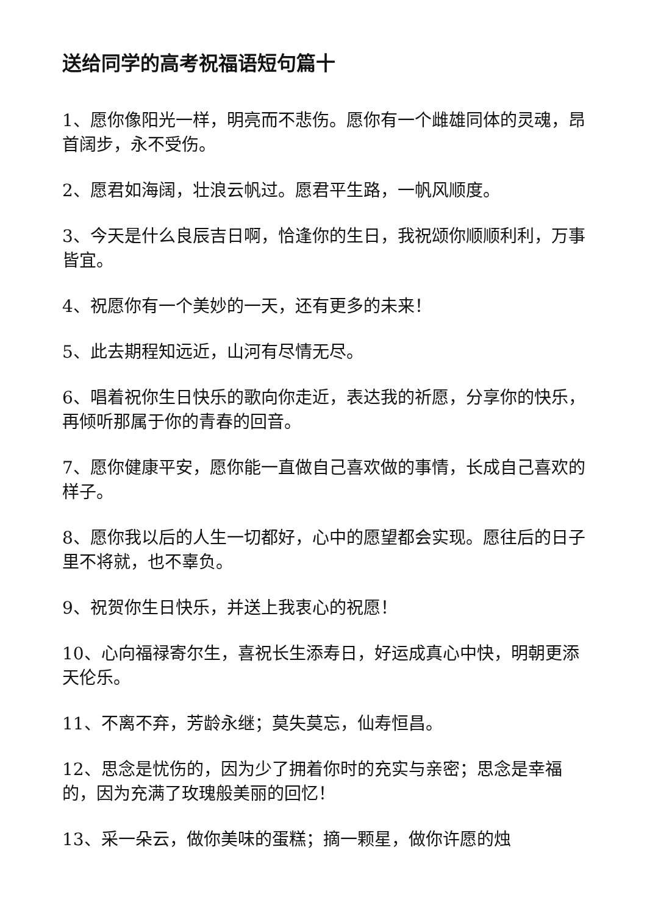送给同学的高考祝福语短句篇十
1、愿你像阳光一样，明亮而不悲伤。愿你有一个雌雄同体的灵魂，昂首阔步，永不受伤。
2、愿君如海阔，壮浪云帆过。愿君平生路，一帆风顺度。
3、今天是什么良辰吉日啊，恰逢你的生日，我祝颂你顺顺利利，万事皆宜。
4、祝愿你有一个美妙的一天，还有更多的未来！
5、此去期程知远近，山河有尽情无尽。
6、唱着祝你生日快乐的歌向你走近，表达我的祈愿，分享你的快乐，再倾听那属于你的青春的回音。
7、愿你健康平安，愿你能一直做自己喜欢做的事情，长成自己喜欢的样子。
8、愿你我以后的人生一切都好，心中的愿望都会实现。愿往后的日子里不将就，也不辜负。
9、祝贺你生日快乐，并送上我衷心的祝愿！
10、心向福禄寄尔生，喜祝长生添寿日，好运成真心中快，明朝更添天伦乐。
11、不离不弃，芳龄永继；莫失莫忘，仙寿恒昌。
12、思念是忧伤的，因为少了拥着你时的充实与亲密；思念是幸福的，因为充满了玫瑰般美丽的回忆！
13、采一朵云，做你美味的蛋糕；摘一颗星，做你许愿的烛